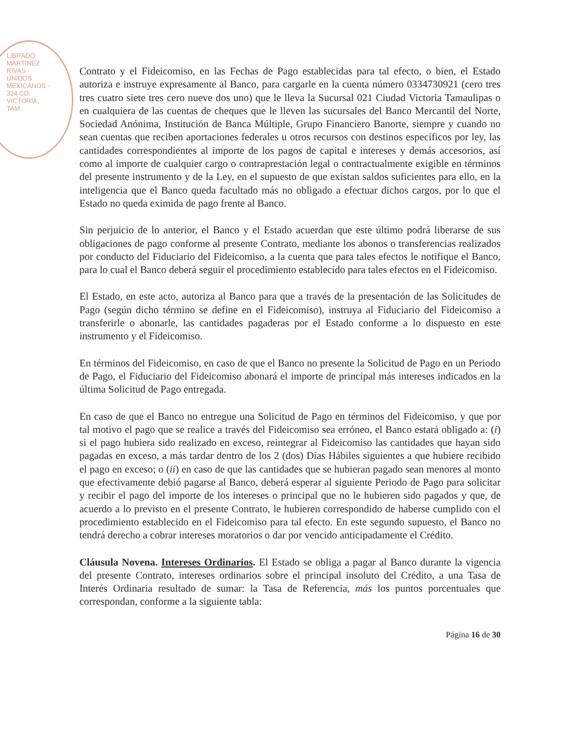LIBRADO MARTÍNEZ RIVAS · UNIDOS MEXICANOS · 324 CD. VICTORIA, TAM.
Contrato y el Fideicomiso, en las Fechas de Pago establecidas para tal efecto, o bien, el Estado autoriza e instruye expresamente al Banco, para cargarle en la cuenta número 0334730921 (cero tres tres cuatro siete tres cero nueve dos uno) que le lleva la Sucursal 021 Ciudad Victoria Tamaulipas o en cualquiera de las cuentas de cheques que le lleven las sucursales del Banco Mercantil del Norte, Sociedad Anónima, Institución de Banca Múltiple, Grupo Financiero Banorte, siempre y cuando no sean cuentas que reciben aportaciones federales u otros recursos con destinos específicos por ley, las cantidades correspondientes al importe de los pagos de capital e intereses y demás accesorios, así como al importe de cualquier cargo o contraprestación legal o contractualmente exigible en términos del presente instrumento y de la Ley, en el supuesto de que existan saldos suficientes para ello, en la inteligencia que el Banco queda facultado más no obligado a efectuar dichos cargos, por lo que el Estado no queda eximida de pago frente al Banco.
Sin perjuicio de lo anterior, el Banco y el Estado acuerdan que este último podrá liberarse de sus obligaciones de pago conforme al presente Contrato, mediante los abonos o transferencias realizados por conducto del Fiduciario del Fideicomiso, a la cuenta que para tales efectos le notifique el Banco, para lo cual el Banco deberá seguir el procedimiento establecido para tales efectos en el Fideicomiso.
El Estado, en este acto, autoriza al Banco para que a través de la presentación de las Solicitudes de Pago (según dicho término se define en el Fideicomiso), instruya al Fiduciario del Fideicomiso a transferirle o abonarle, las cantidades pagaderas por el Estado conforme a lo dispuesto en este instrumento y el Fideicomiso.
En términos del Fideicomiso, en caso de que el Banco no presente la Solicitud de Pago en un Periodo de Pago, el Fiduciario del Fideicomiso abonará el importe de principal más intereses indicados en la última Solicitud de Pago entregada.
En caso de que el Banco no entregue una Solicitud de Pago en términos del Fideicomiso, y que por tal motivo el pago que se realice a través del Fideicomiso sea erróneo, el Banco estará obligado a: (i) si el pago hubiera sido realizado en exceso, reintegrar al Fideicomiso las cantidades que hayan sido pagadas en exceso, a más tardar dentro de los 2 (dos) Días Hábiles siguientes a que hubiere recibido el pago en exceso; o (ii) en caso de que las cantidades que se hubieran pagado sean menores al monto que efectivamente debió pagarse al Banco, deberá esperar al siguiente Periodo de Pago para solicitar y recibir el pago del importe de los intereses o principal que no le hubieren sido pagados y que, de acuerdo a lo previsto en el presente Contrato, le hubieren correspondido de haberse cumplido con el procedimiento establecido en el Fideicomiso para tal efecto. En este segundo supuesto, el Banco no tendrá derecho a cobrar intereses moratorios o dar por vencido anticipadamente el Crédito.
Cláusula Novena. Intereses Ordinarios. El Estado se obliga a pagar al Banco durante la vigencia del presente Contrato, intereses ordinarios sobre el principal insoluto del Crédito, a una Tasa de Interés Ordinaria resultado de sumar: la Tasa de Referencia, más los puntos porcentuales que correspondan, conforme a la siguiente tabla:
Página 16 de 30